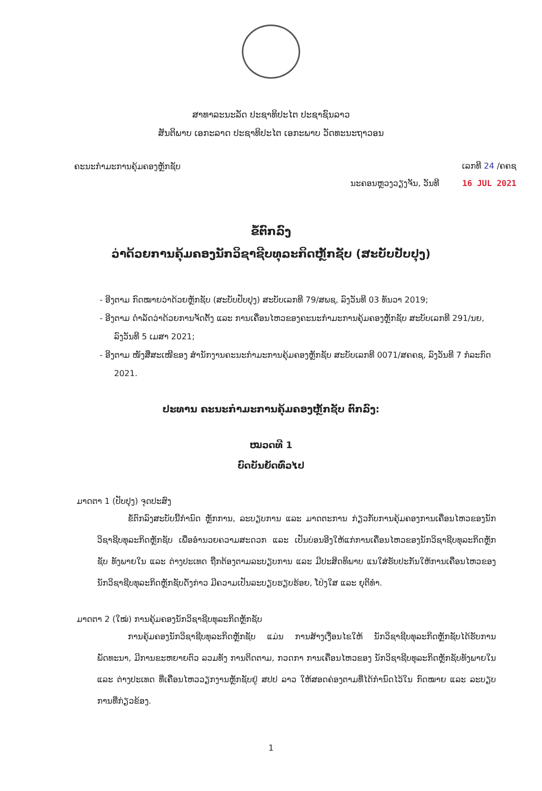ສາທາລະນະລັດ ປະຊາທິປະໄຕ ປະຊາຊົນລາວ
ສັນຕິພາບ ເອກະລາດ ປະຊາທິປະໄຕ ເອກະພາບ ວັດທະນະຖາວອນ
ຄະນະກຳມະການຄຸ້ມຄອງຫຼັກຊັບ
ເລກທີ 24 /ຄຄຊ
ນະຄອນຫຼວງວຽງຈັນ, ວັນທີ 16 JUL 2021
ຂໍ້ຕົກລົງ
ວ່າດ້ວຍການຄຸ້ມຄອງນັກວິຊາຊີບທຸລະກິດຫຼັກຊັບ (ສະບັບປັບປຸງ)
- ອີງຕາມ ກົດໝາຍວ່າດ້ວຍຫຼັກຊັບ (ສະບັບປັບປຸງ) ສະບັບເລກທີ 79/ສພຊ, ລົງວັນທີ 03 ທັນວາ 2019;
- ອີງຕາມ ດຳລັດວ່າດ້ວຍການຈັດຕັ້ງ ແລະ ການເຄື່ອນໄຫວຂອງຄະນະກຳມະການຄຸ້ມຄອງຫຼັກຊັບ ສະບັບເລກທີ 291/ນຍ, ລົງວັນທີ 5 ເມສາ 2021;
- ອີງຕາມ ໜັງສືສະເໜີຂອງ ສຳນັກງານຄະນະກຳມະການຄຸ້ມຄອງຫຼັກຊັບ ສະບັບເລກທີ 0071/ສຄຄຊ, ລົງວັນທີ 7 ກໍລະກົດ 2021.
ປະທານ ຄະນະກຳມະການຄຸ້ມຄອງຫຼັກຊັບ ຕົກລົງ:
ໝວດທີ 1
ບົດບັນຍັດທົ່ວໄປ
ມາດຕາ 1 (ປັບປຸງ) ຈຸດປະສົງ
ຂໍ້ຕົກລົງສະບັບນີ້ກຳນົດ ຫຼັກການ, ລະບຽບການ ແລະ ມາດຕະການ ກ່ຽວກັບການຄຸ້ມຄອງການເຄື່ອນໄຫວຂອງນັກວິຊາຊີບທຸລະກິດຫຼັກຊັບ ເພື່ອອຳນວຍຄວາມສະດວກ ແລະ ເປັນບ່ອນອີງໃຫ້ແກ່ການເຄື່ອນໄຫວຂອງນັກວິຊາຊີບທຸລະກິດຫຼັກຊັບ ທັງພາຍໃນ ແລະ ຕ່າງປະເທດ ຖືກຕ້ອງຕາມລະບຽບການ ແລະ ມີປະສິດທິພາບ ແນໃສ່ຮັບປະກັນໃຫ້ການເຄື່ອນໄຫວຂອງນັກວິຊາຊີບທຸລະກິດຫຼັກຊັບດັ່ງກ່າວ ມີຄວາມເປັນລະບຽບຮຽບຮ້ອຍ, ໂປ່ງໃສ ແລະ ຍຸຕິທຳ.
ມາດຕາ 2 (ໃໝ່) ການຄຸ້ມຄອງນັກວິຊາຊີບທຸລະກິດຫຼັກຊັບ
ການຄຸ້ມຄອງນັກວິຊາຊີບທຸລະກິດຫຼັກຊັບ ແມ່ນ ການສ້າງເງື່ອນໄຂໃຫ້ ນັກວິຊາຊີບທຸລະກິດຫຼັກຊັບໄດ້ຮັບການພັດທະນາ, ມີການຂະຫຍາຍຕົວ ລວມທັງ ການຕິດຕາມ, ກວດກາ ການເຄື່ອນໄຫວຂອງ ນັກວິຊາຊີບທຸລະກິດຫຼັກຊັບທັງພາຍໃນ ແລະ ຕ່າງປະເທດ ທີ່ເຄື່ອນໄຫວວຽກງານຫຼັກຊັບຢູ່ ສປປ ລາວ ໃຫ້ສອດຄ່ອງຕາມທີ່ໄດ້ກຳນົດໄວ້ໃນ ກົດໝາຍ ແລະ ລະບຽບການທີ່ກ່ຽວຂ້ອງ.
1